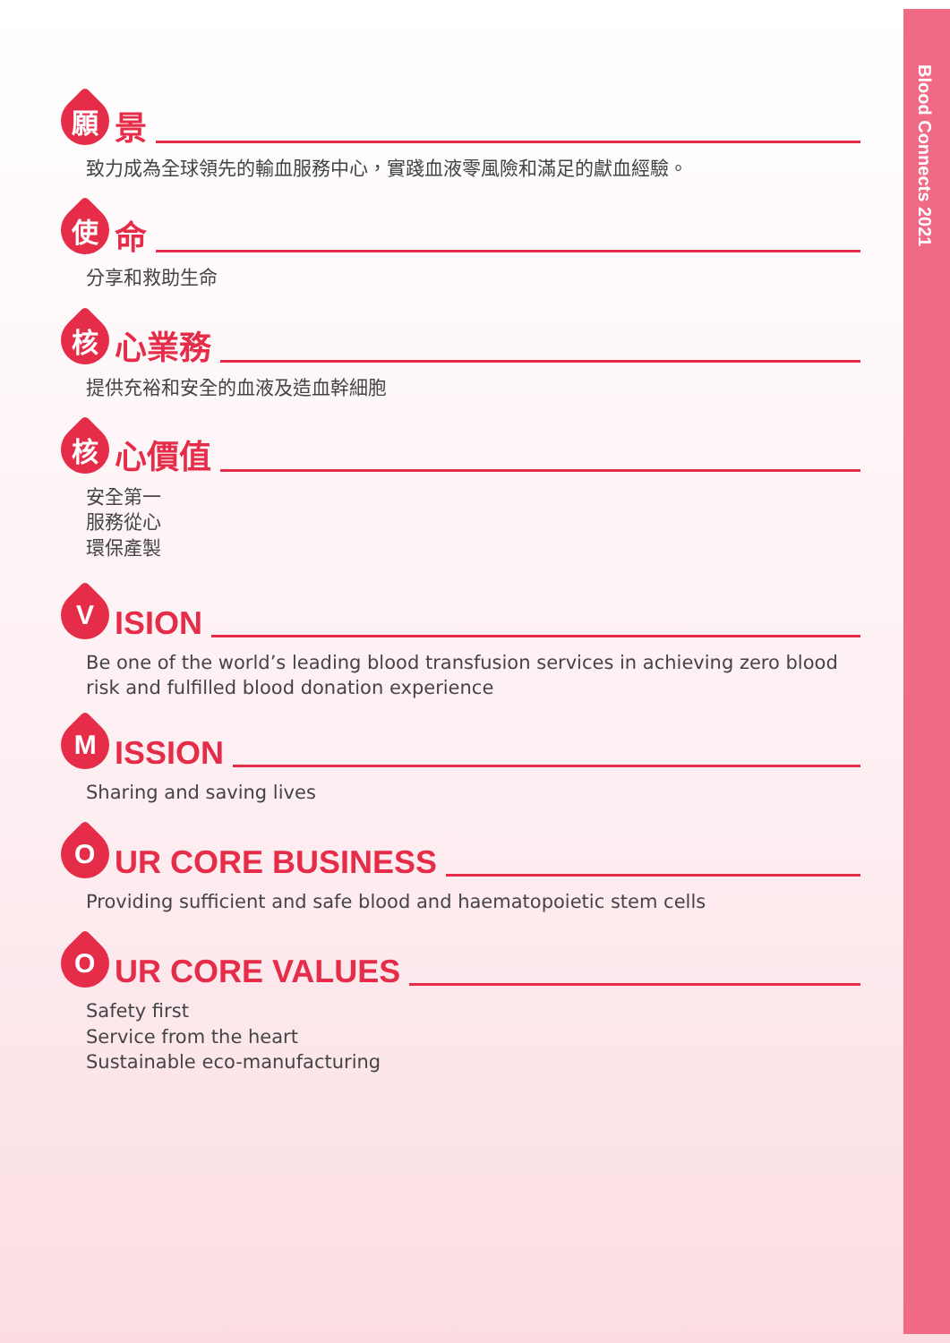Blood Connects 2021
願
景
致力成為全球領先的輸血服務中心，實踐血液零風險和滿足的獻血經驗。
使
命
分享和救助生命
核
心業務
提供充裕和安全的血液及造血幹細胞
核
心價值
安全第一
服務從心
環保產製
V
ISION
Be one of the world’s leading blood transfusion services in achieving zero blood risk and fulfilled blood donation experience
M
ISSION
Sharing and saving lives
O
UR CORE BUSINESS
Providing sufficient and safe blood and haematopoietic stem cells
O
UR CORE VALUES
Safety first
Service from the heart
Sustainable eco-manufacturing